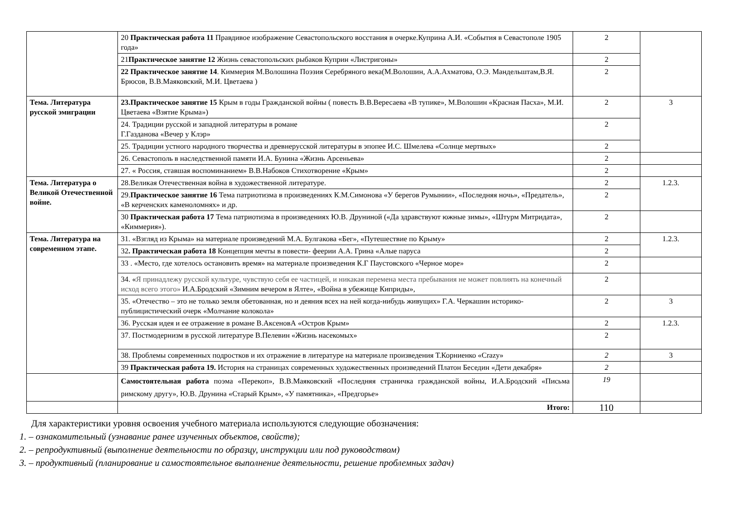| | 20 Практическая работа 11 Правдивое изображение Севастопольского восстания в очерке.Куприна А.И. «События в Севастополе 1905 года» | 2 | |
| | 21 Практическое занятие 12 Жизнь севастопольских рыбаков Куприн «Листригоны» | 2 | |
| | 22 Практическое занятие 14 . Киммерия М.Волошина Поэзия Серебряного века(М.Волошин, А.А.Ахматова, О.Э. Мандельштам,В.Я. Брюсов, В.В.Маяковский, М.И. Цветаева ) | 2 | |
| Тема. Литература русской эмиграции | 23.Практическое занятие 15 Крым в годы Гражданской войны ( повесть В.В.Вересаева «В тупике», М.Волошин «Красная Пасха», М.И. Цветаева «Взятие Крыма») | 2 | 3 |
| | 24. Традиции русской и западной литературы в романе Г.Газданова «Вечер у Клэр» | 2 | |
| | 25. Традиции устного народного творчества и древнерусской литературы в эпопее И.С. Шмелева «Солнце мертвых» | 2 | |
| | 26. Севастополь в наследственной памяти И.А. Бунина «Жизнь Арсеньева» | 2 | |
| | 27. « Россия, ставшая воспоминанием» В.В.Набоков Стихотворение «Крым» | 2 | |
| Тема. Литература о Великой Отечественной войне. | 28.Великая Отечественная война в художественной литературе. | 2 | 1.2.3. |
| | 29. Практическое занятие 16 Тема патриотизма в произведениях К.М.Симонова «У берегов Румынии», «Последняя ночь», «Предатель», «В керченских каменоломнях» и др. | 2 | |
| | 30 Практическая работа 17 Тема патриотизма в произведениях Ю.В. Друниной («Да здравствуют южные зимы», «Штурм Митридата», «Киммерия»). | 2 | |
| Тема. Литература на современном этапе. | 31. «Взгляд из Крыма» на материале произведений М.А. Булгакова «Бег», «Путешествие по Крыму» | 2 | 1.2.3. |
| | 32 . Практическая работа 18 Концепция мечты в повести- феерии А.А. Грина «Алые паруса | 2 | |
| | 33 . «Место, где хотелось остановить время» на материале произведения К.Г Паустовского «Черное море» | 2 | |
| | 34. « Я принадлежу русской культуре, чувствую себя ее частицей, и никакая перемена места пребывания не может повлиять на конечный исход всего этого» И.А.Бродский «Зимним вечером в Ялте», «Война в убежище Киприды», | 2 | |
| | 35. «Отечество – это не только земля обетованная, но и деяния всех на ней когда-нибудь живущих» Г.А. Черкашин историко- публицистический очерк «Молчание колокола» | 2 | 3 |
| | 36. Русская идея и ее отражение в романе В.АксеновА «Остров Крым» | 2 | 1.2.3. |
| | 37. Постмодернизм в русской литературе В.Пелевин «Жизнь насекомых» | 2 | |
| | 38. Проблемы современных подростков и их отражение в литературе на материале произведения Т.Корниенко «Crazy» | 2 | 3 |
| | 39 Практическая работа 19. История на страницах современных художественных произведений Платон Беседин «Дети декабря» | 2 | |
| | Самостоятельная работа поэма «Перекоп», В.В.Маяковский «Последняя страничка гражданской войны, И.А.Бродский «Письма римскому другу», Ю.В. Друнина «Старый Крым», «У памятника», «Предгорье» | 19 | |
| | Итого: | 110 | |
Для характеристики уровня освоения учебного материала используются следующие обозначения:
1. – ознакомительный (узнавание ранее изученных объектов, свойств);
2. – репродуктивный (выполнение деятельности по образцу, инструкции или под руководством)
3. – продуктивный (планирование и самостоятельное выполнение деятельности, решение проблемных задач)